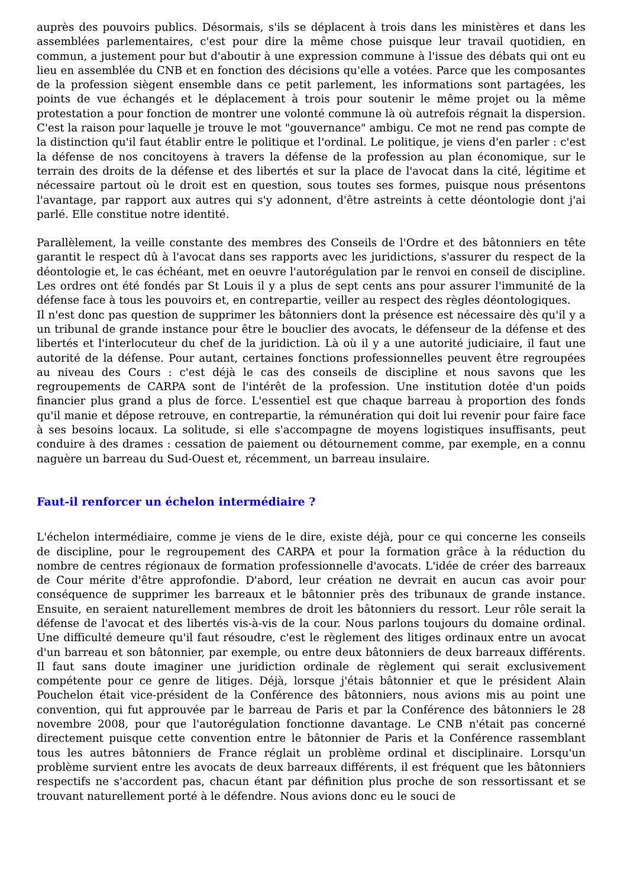auprès des pouvoirs publics. Désormais, s'ils se déplacent à trois dans les ministères et dans les assemblées parlementaires, c'est pour dire la même chose puisque leur travail quotidien, en commun, a justement pour but d'aboutir à une expression commune à l'issue des débats qui ont eu lieu en assemblée du CNB et en fonction des décisions qu'elle a votées. Parce que les composantes de la profession siègent ensemble dans ce petit parlement, les informations sont partagées, les points de vue échangés et le déplacement à trois pour soutenir le même projet ou la même protestation a pour fonction de montrer une volonté commune là où autrefois régnait la dispersion. C'est la raison pour laquelle je trouve le mot "gouvernance" ambigu. Ce mot ne rend pas compte de la distinction qu'il faut établir entre le politique et l'ordinal. Le politique, je viens d'en parler : c'est la défense de nos concitoyens à travers la défense de la profession au plan économique, sur le terrain des droits de la défense et des libertés et sur la place de l'avocat dans la cité, légitime et nécessaire partout où le droit est en question, sous toutes ses formes, puisque nous présentons l'avantage, par rapport aux autres qui s'y adonnent, d'être astreints à cette déontologie dont j'ai parlé. Elle constitue notre identité.
Parallèlement, la veille constante des membres des Conseils de l'Ordre et des bâtonniers en tête garantit le respect dû à l'avocat dans ses rapports avec les juridictions, s'assurer du respect de la déontologie et, le cas échéant, met en oeuvre l'autorégulation par le renvoi en conseil de discipline. Les ordres ont été fondés par St Louis il y a plus de sept cents ans pour assurer l'immunité de la défense face à tous les pouvoirs et, en contrepartie, veiller au respect des règles déontologiques.
Il n'est donc pas question de supprimer les bâtonniers dont la présence est nécessaire dès qu'il y a un tribunal de grande instance pour être le bouclier des avocats, le défenseur de la défense et des libertés et l'interlocuteur du chef de la juridiction. Là où il y a une autorité judiciaire, il faut une autorité de la défense. Pour autant, certaines fonctions professionnelles peuvent être regroupées au niveau des Cours : c'est déjà le cas des conseils de discipline et nous savons que les regroupements de CARPA sont de l'intérêt de la profession. Une institution dotée d'un poids financier plus grand a plus de force. L'essentiel est que chaque barreau à proportion des fonds qu'il manie et dépose retrouve, en contrepartie, la rémunération qui doit lui revenir pour faire face à ses besoins locaux. La solitude, si elle s'accompagne de moyens logistiques insuffisants, peut conduire à des drames : cessation de paiement ou détournement comme, par exemple, en a connu naguère un barreau du Sud-Ouest et, récemment, un barreau insulaire.
Faut-il renforcer un échelon intermédiaire ?
L'échelon intermédiaire, comme je viens de le dire, existe déjà, pour ce qui concerne les conseils de discipline, pour le regroupement des CARPA et pour la formation grâce à la réduction du nombre de centres régionaux de formation professionnelle d'avocats. L'idée de créer des barreaux de Cour mérite d'être approfondie. D'abord, leur création ne devrait en aucun cas avoir pour conséquence de supprimer les barreaux et le bâtonnier près des tribunaux de grande instance. Ensuite, en seraient naturellement membres de droit les bâtonniers du ressort. Leur rôle serait la défense de l'avocat et des libertés vis-à-vis de la cour. Nous parlons toujours du domaine ordinal. Une difficulté demeure qu'il faut résoudre, c'est le règlement des litiges ordinaux entre un avocat d'un barreau et son bâtonnier, par exemple, ou entre deux bâtonniers de deux barreaux différents. Il faut sans doute imaginer une juridiction ordinale de règlement qui serait exclusivement compétente pour ce genre de litiges. Déjà, lorsque j'étais bâtonnier et que le président Alain Pouchelon était vice-président de la Conférence des bâtonniers, nous avions mis au point une convention, qui fut approuvée par le barreau de Paris et par la Conférence des bâtonniers le 28 novembre 2008, pour que l'autorégulation fonctionne davantage. Le CNB n'était pas concerné directement puisque cette convention entre le bâtonnier de Paris et la Conférence rassemblant tous les autres bâtonniers de France réglait un problème ordinal et disciplinaire. Lorsqu'un problème survient entre les avocats de deux barreaux différents, il est fréquent que les bâtonniers respectifs ne s'accordent pas, chacun étant par définition plus proche de son ressortissant et se trouvant naturellement porté à le défendre. Nous avions donc eu le souci de